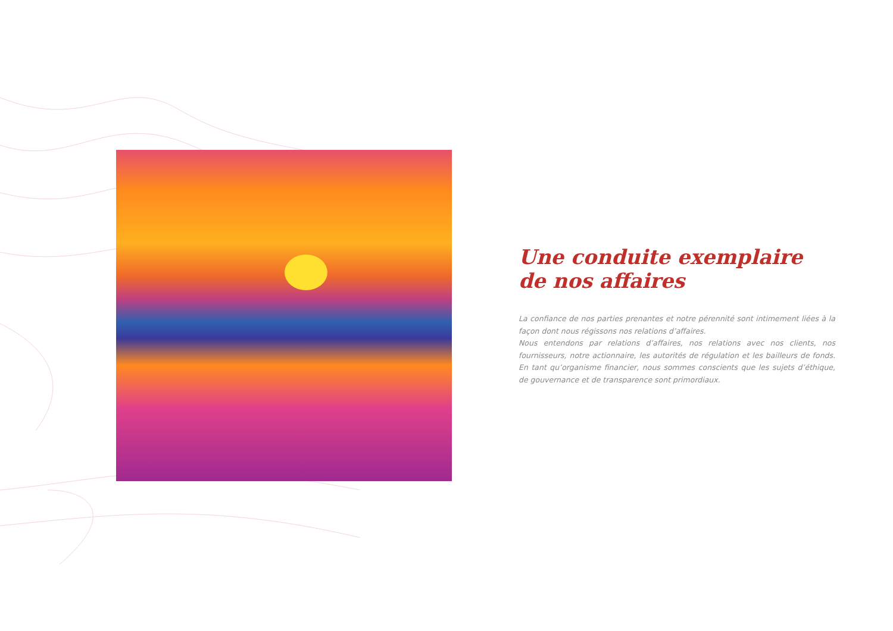Une conduite exemplaire de nos affaires
La confiance de nos parties prenantes et notre pérennité sont intimement liées à la façon dont nous régissons nos relations d’affaires.
Nous entendons par relations d’affaires, nos relations avec nos clients, nos fournisseurs, notre actionnaire, les autorités de régulation et les bailleurs de fonds. En tant qu’organisme financier, nous sommes conscients que les sujets d’éthique, de gouvernance et de transparence sont primordiaux.